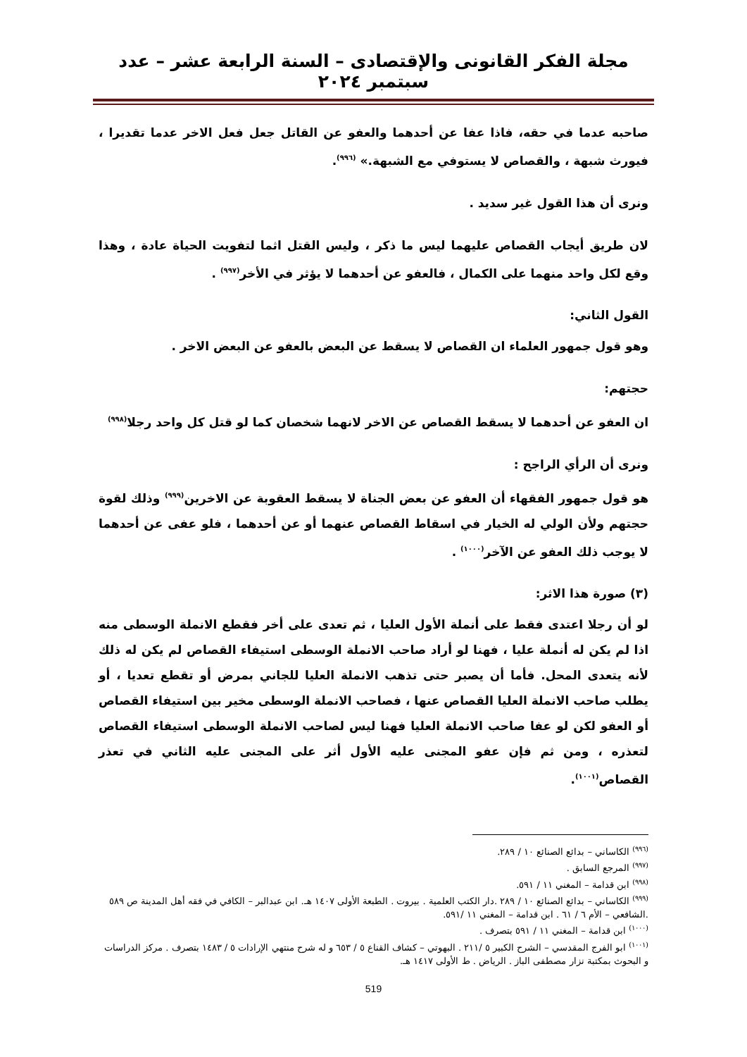مجلة الفكر القانونى والإقتصادى – السنة الرابعة عشر – عدد سبتمبر ٢٠٢٤
صاحبه عدما في حقه، فاذا عفا عن أحدهما والعفو عن القاتل جعل فعل الاخر عدما تقديرا ، فيورث شبهة ، والقصاص لا يستوفي مع الشبهة.» <sup>(٩٩٦)</sup>.
ونرى أن هذا القول غير سديد .
لان طريق أيجاب القصاص عليهما ليس ما ذكر ، وليس القتل اثما لتفويت الحياة عادة ، وهذا وقع لكل واحد منهما على الكمال ، فالعفو عن أحدهما لا يؤثر في الأخر<sup>(٩٩٧)</sup> .
القول الثاني:
وهو قول جمهور العلماء ان القصاص لا يسقط عن البعض بالعفو عن البعض الاخر .
حجتهم:
ان العفو عن أحدهما لا يسقط القصاص عن الاخر لانهما شخصان كما لو قتل كل واحد رجلا<sup>(٩٩٨)</sup>
ونرى أن الرأي الراجح :
هو قول جمهور الفقهاء أن العفو عن بعض الجناة لا يسقط العقوبة عن الاخرين<sup>(٩٩٩)</sup> وذلك لقوة حجتهم ولأن الولي له الخيار في اسقاط القصاص عنهما أو عن أحدهما ، فلو عفى عن أحدهما لا يوجب ذلك العفو عن الآخر<sup>(١٠٠٠)</sup> .
(٣) صورة هذا الاثر:
لو أن رجلا اعتدى فقط على أنملة الأول العليا ، ثم تعدى على أخر فقطع الانملة الوسطى منه اذا لم يكن له أنملة عليا ، فهنا لو أراد صاحب الانملة الوسطى استيفاء القصاص لم يكن له ذلك لأنه يتعدى المحل. فأما أن يصبر حتى تذهب الانملة العليا للجاني بمرض أو تقطع تعديا ، أو يطلب صاحب الانملة العليا القصاص عنها ، فصاحب الانملة الوسطى مخير بين استيفاء القصاص أو العفو لكن لو عفا صاحب الانملة العليا فهنا ليس لصاحب الانملة الوسطى استيفاء القصاص لتعذره ، ومن ثم فإن عفو المجنى عليه الأول أثر على المجنى عليه الثاني في تعذر القصاص<sup>(١٠٠١)</sup>.
<sup>(٩٩٦)</sup> الكاساني – بدائع الصنائع ١٠ / ٢٨٩.
<sup>(٩٩٧)</sup> المرجع السابق .
<sup>(٩٩٨)</sup> ابن قدامة – المغني ١١ / ٥٩١.
<sup>(٩٩٩)</sup> الكاساني – بدائع الصنائع ١٠ / ٢٨٩ .دار الكتب العلمية . بيروت . الطبعة الأولى ١٤٠٧ هـ. ابن عبدالبر – الكافي في فقه أهل المدينة ص ٥٨٩ .الشافعي – الأم ٦ / ٦١ . ابن قدامة – المغني ١١ /٥٩١.
<sup>(١٠٠٠)</sup> ابن قدامة – المغني ١١ / ٥٩١ بتصرف .
<sup>(١٠٠١)</sup> ابو الفرج المقدسي – الشرح الكبير ٥ /٢١١ . البهوتي – كشاف القناع ٥ / ٦٥٣ و له شرح منتهي الإرادات ٥ / ١٤٨٣ بتصرف . مركز الدراسات و البحوث بمكتبة نزار مصطفى الباز . الرياض . ط الأولى ١٤١٧ هـ.
519